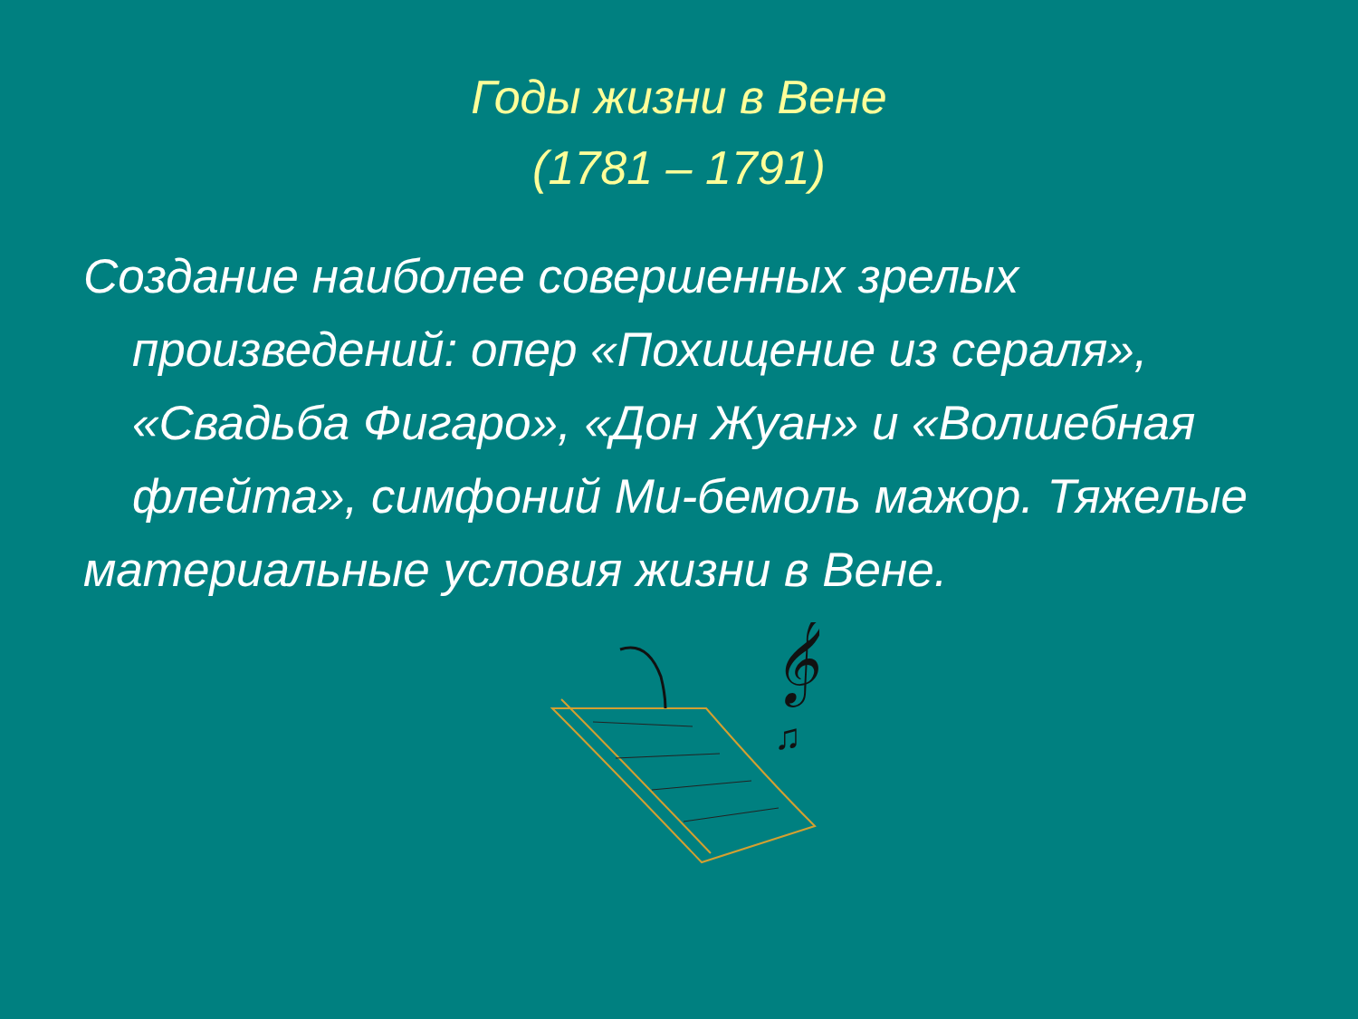Годы жизни в Вене
(1781 – 1791)
Создание наиболее совершенных зрелых произведений: опер «Похищение из сераля», «Свадьба Фигаро», «Дон Жуан» и «Волшебная флейта», симфоний Ми-бемоль мажор. Тяжелые
материальные условия жизни в Вене.
𝄞
♫